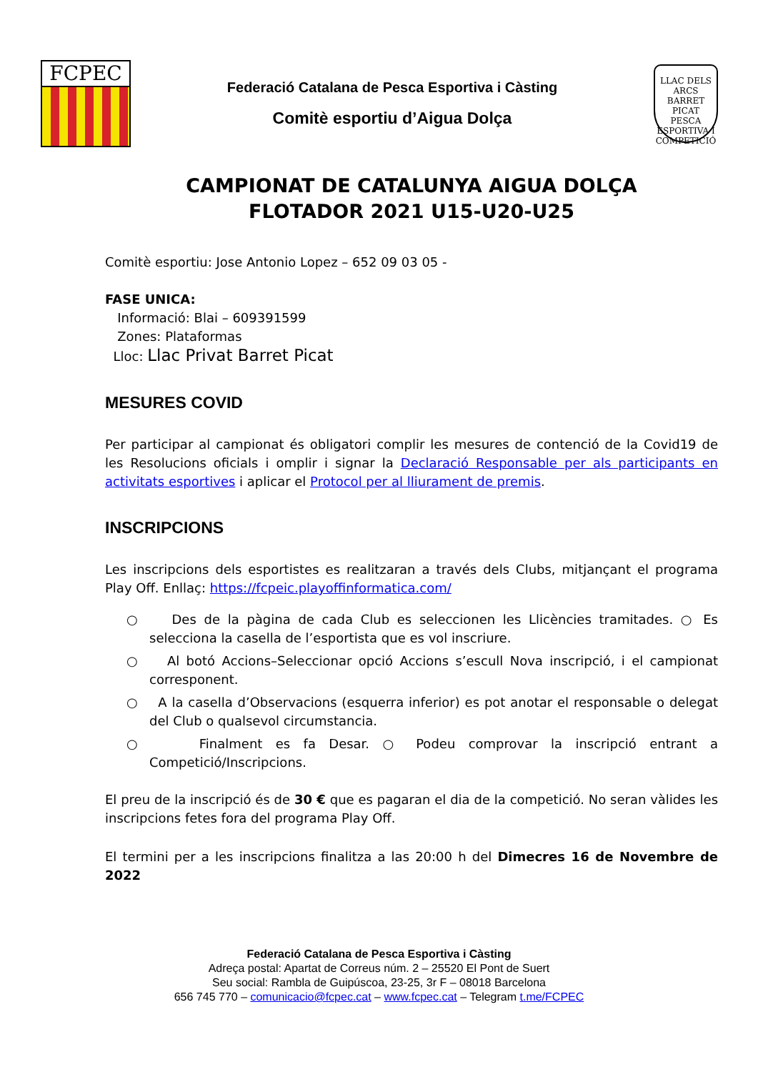FCPEC
Federació Catalana de Pesca Esportiva i Càsting
Comitè esportiu d’Aigua Dolça
LLAC DELS ARCS
BARRET PICAT
PESCA ESPORTIVA I COMPETICIÓ
CAMPIONAT DE CATALUNYA AIGUA DOLÇA
FLOTADOR 2021 U15-U20-U25
Comitè esportiu: Jose Antonio Lopez – 652 09 03 05 -
FASE UNICA:
Informació: Blai – 609391599
Zones: Plataformas
Lloc: Llac Privat Barret Picat
MESURES COVID
Per participar al campionat és obligatori complir les mesures de contenció de la Covid19 de les Resolucions oficials i omplir i signar la Declaració Responsable per als participants en activitats esportives i aplicar el Protocol per al lliurament de premis.
INSCRIPCIONS
Les inscripcions dels esportistes es realitzaran a través dels Clubs, mitjançant el programa Play Off. Enllaç: https://fcpeic.playoffinformatica.com/
○ Des de la pàgina de cada Club es seleccionen les Llicències tramitades. ○ Es selecciona la casella de l’esportista que es vol inscriure.
○ Al botó Accions–Seleccionar opció Accions s’escull Nova inscripció, i el campionat corresponent.
○ A la casella d’Observacions (esquerra inferior) es pot anotar el responsable o delegat del Club o qualsevol circumstancia.
○ Finalment es fa Desar. ○ Podeu comprovar la inscripció entrant a Competició/Inscripcions.
El preu de la inscripció és de 30 € que es pagaran el dia de la competició. No seran vàlides les inscripcions fetes fora del programa Play Off.
El termini per a les inscripcions finalitza a las 20:00 h del Dimecres 16 de Novembre de 2022
Federació Catalana de Pesca Esportiva i Càsting
Adreça postal: Apartat de Correus núm. 2 – 25520 El Pont de Suert
Seu social: Rambla de Guipúscoa, 23-25, 3r F – 08018 Barcelona
656 745 770 – comunicacio@fcpec.cat – www.fcpec.cat – Telegram t.me/FCPEC